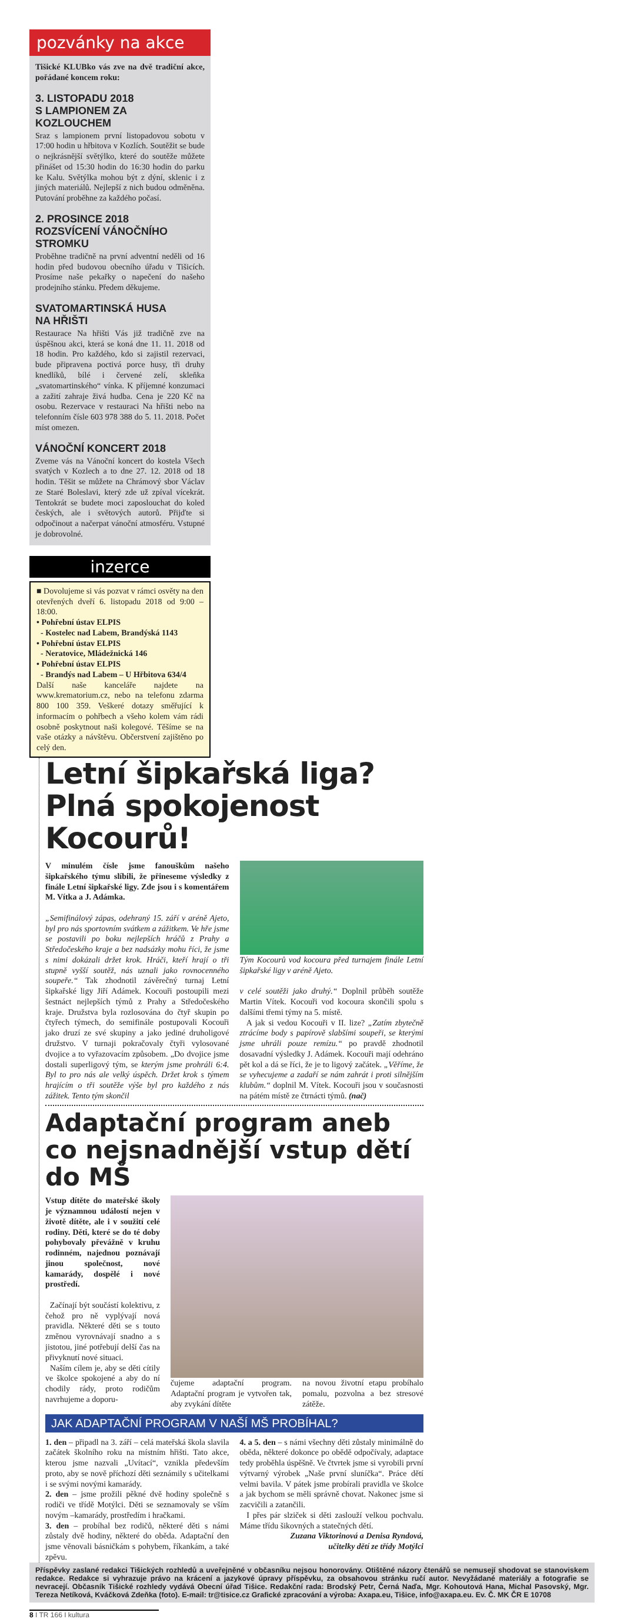pozvánky na akce
Tišické KLUBko vás zve na dvě tradiční akce, pořádané koncem roku:
3. LISTOPADU 2018
S LAMPIONEM ZA KOZLOUCHEM
Sraz s lampionem první listopadovou sobotu v 17:00 hodin u hřbitova v Kozlích. Soutěžit se bude o nejkrásnější světýlko, které do soutěže můžete přinášet od 15:30 hodin do 16:30 hodin do parku ke Kalu. Světýlka mohou být z dýní, sklenic i z jiných materiálů. Nejlepší z nich budou odměněna. Putování proběhne za každého počasí.
2. PROSINCE 2018
ROZSVÍCENÍ VÁNOČNÍHO STROMKU
Proběhne tradičně na první adventní neděli od 16 hodin před budovou obecního úřadu v Tišicích. Prosíme naše pekařky o napečení do našeho prodejního stánku. Předem děkujeme.
SVATOMARTINSKÁ HUSA
NA HŘIŠTI
Restaurace Na hřišti Vás již tradičně zve na úspěšnou akci, která se koná dne 11. 11. 2018 od 18 hodin. Pro každého, kdo si zajistil rezervaci, bude připravena poctivá porce husy, tři druhy knedlíků, bílé i červené zelí, skleňka „svatomartinského“ vínka. K příjemné konzumaci a zažití zahraje živá hudba. Cena je 220 Kč na osobu. Rezervace v restauraci Na hřišti nebo na telefonním čísle 603 978 388 do 5. 11. 2018. Počet míst omezen.
VÁNOČNÍ KONCERT 2018
Zveme vás na Vánoční koncert do kostela Všech svatých v Kozlech a to dne 27. 12. 2018 od 18 hodin. Těšit se můžete na Chrámový sbor Václav ze Staré Boleslavi, který zde už zpíval vícekrát. Tentokrát se budete moci zaposlouchat do koled českých, ale i světových autorů. Přijďte si odpočinout a načerpat vánoční atmosféru. Vstupné je dobrovolné.
inzerce
■ Dovolujeme si vás pozvat v rámci osvěty na den otevřených dveří 6. listopadu 2018 od 9:00 – 18:00.
• Pohřební ústav ELPIS
- Kostelec nad Labem, Brandýská 1143
• Pohřební ústav ELPIS
- Neratovice, Mládežnická 146
• Pohřební ústav ELPIS
- Brandýs nad Labem – U Hřbitova 634/4
Další naše kanceláře najdete na www.krematorium.cz, nebo na telefonu zdarma 800 100 359. Veškeré dotazy směřující k informacím o pohřbech a všeho kolem vám rádi osobně poskytnout naši kolegové. Těšíme se na vaše otázky a návštěvu. Občerstvení zajištěno po celý den.
Letní šipkařská liga?
Plná spokojenost Kocourů!
V minulém čísle jsme fanouškům našeho šipkařského týmu slíbili, že přineseme výsledky z finále Letní šipkařské ligy. Zde jsou i s komentářem M. Vítka a J. Adámka.
„Semifinálový zápas, odehraný 15. září v aréně Ajeto, byl pro nás sportovním svátkem a zážitkem. Ve hře jsme se postavili po boku nejlepších hráčů z Prahy a Středočeského kraje a bez nadsázky mohu říci, že jsme s nimi dokázali držet krok. Hráči, kteří hrají o tři stupně vyšší soutěž, nás uznali jako rovnocenného soupeře.“ Tak zhodnotil závěrečný turnaj Letní šipkařské ligy Jiří Adámek. Kocouři postoupili mezi šestnáct nejlepších týmů z Prahy a Středočeského kraje. Družstva byla rozlosována do čtyř skupin po čtyřech týmech, do semifinále postupovali Kocouři jako druzí ze své skupiny a jako jediné druholigové družstvo. V turnaji pokračovaly čtyři vylosované dvojice a to vyřazovacím způsobem. „Do dvojice jsme dostali superligový tým, se kterým jsme prohráli 6:4. Byl to pro nás ale velký úspěch. Držet krok s týmem hrajícím o tři soutěže výše byl pro každého z nás zážitek. Tento tým skončil
Tým Kocourů vod kocoura před turnajem finále Letní šipkařské ligy v aréně Ajeto.
v celé soutěži jako druhý.“ Doplnil průběh soutěže Martin Vítek. Kocouři vod kocoura skončili spolu s dalšími třemi týmy na 5. místě.
A jak si vedou Kocouři v II. lize? „Zatím zbytečně ztrácíme body s papírově slabšími soupeři, se kterými jsme uhráli pouze remízu.“ po pravdě zhodnotil dosavadní výsledky J. Adámek. Kocouři mají odehráno pět kol a dá se říci, že je to ligový začátek. „Věříme, že se vyhecujeme a zadaří se nám zahrát i proti silnějším klubům.“ doplnil M. Vítek. Kocouři jsou v současnosti na pátém místě ze čtrnácti týmů. (nač)
Adaptační program aneb co nejsnadnější vstup dětí do MŠ
Vstup dítěte do mateřské školy je významnou událostí nejen v životě dítěte, ale i v soužití celé rodiny. Děti, které se do té doby pohybovaly převážně v kruhu rodinném, najednou poznávají jinou společnost, nové kamarády, dospělé i nové prostředí.
Začínají být součástí kolektivu, z čehož pro ně vyplývají nová pravidla. Některé děti se s touto změnou vyrovnávají snadno a s jistotou, jiné potřebují delší čas na přivyknutí nové situaci.
Naším cílem je, aby se děti cítily ve školce spokojené a aby do ní chodily rády, proto rodičům navrhujeme a doporu-
čujeme adaptační program. Adaptační program je vytvořen tak, aby zvykání dítěte
na novou životní etapu probíhalo pomalu, pozvolna a bez stresové zátěže.
JAK ADAPTAČNÍ PROGRAM V NAŠÍ MŠ PROBÍHAL?
1. den – připadl na 3. září – celá mateřská škola slavila začátek školního roku na místním hřišti. Tato akce, kterou jsme nazvali „Uvítací“, vznikla především proto, aby se nově příchozí děti seznámily s učitelkami i se svými novými kamarády.
2. den – jsme prožili pěkné dvě hodiny společně s rodiči ve třídě Motýlci. Děti se seznamovaly se vším novým –kamarády, prostředím i hračkami.
3. den – probíhal bez rodičů, některé děti s námi zůstaly dvě hodiny, některé do oběda. Adaptační den jsme věnovali básničkám s pohybem, říkankám, a také zpěvu.
4. a 5. den – s námi všechny děti zůstaly minimálně do oběda, některé dokonce po obědě odpočívaly, adaptace tedy proběhla úspěšně. Ve čtvrtek jsme si vyrobili první výtvarný výrobek „Naše první sluníčka“. Práce dětí velmi bavila. V pátek jsme probírali pravidla ve školce a jak bychom se měli správně chovat. Nakonec jsme si zacvičili a zatančili.
I přes pár slziček si děti zaslouží velkou pochvalu. Máme třídu šikovných a statečných dětí.
Zuzana Viktorinová a Denisa Ryndová,
učitelky dětí ze třídy Motýlci
Příspěvky zaslané redakci Tišických rozhledů a uveřejněné v občasníku nejsou honorovány. Otištěné názory čtenářů se nemusejí shodovat se stanoviskem redakce. Redakce si vyhrazuje právo na krácení a jazykové úpravy příspěvku, za obsahovou stránku ručí autor. Nevyžádané materiály a fotografie se nevracejí. Občasník Tišické rozhledy vydává Obecní úřad Tišice. Redakční rada: Brodský Petr, Černá Naďa, Mgr. Kohoutová Hana, Michal Pasovský, Mgr. Tereza Netíková, Kváčková Zdeňka (foto). E-mail: tr@tisice.cz Grafické zpracování a výroba: Axapa.eu, Tišice, info@axapa.eu. Ev. Č. MK ČR E 10708
8 I TR 166 I kultura